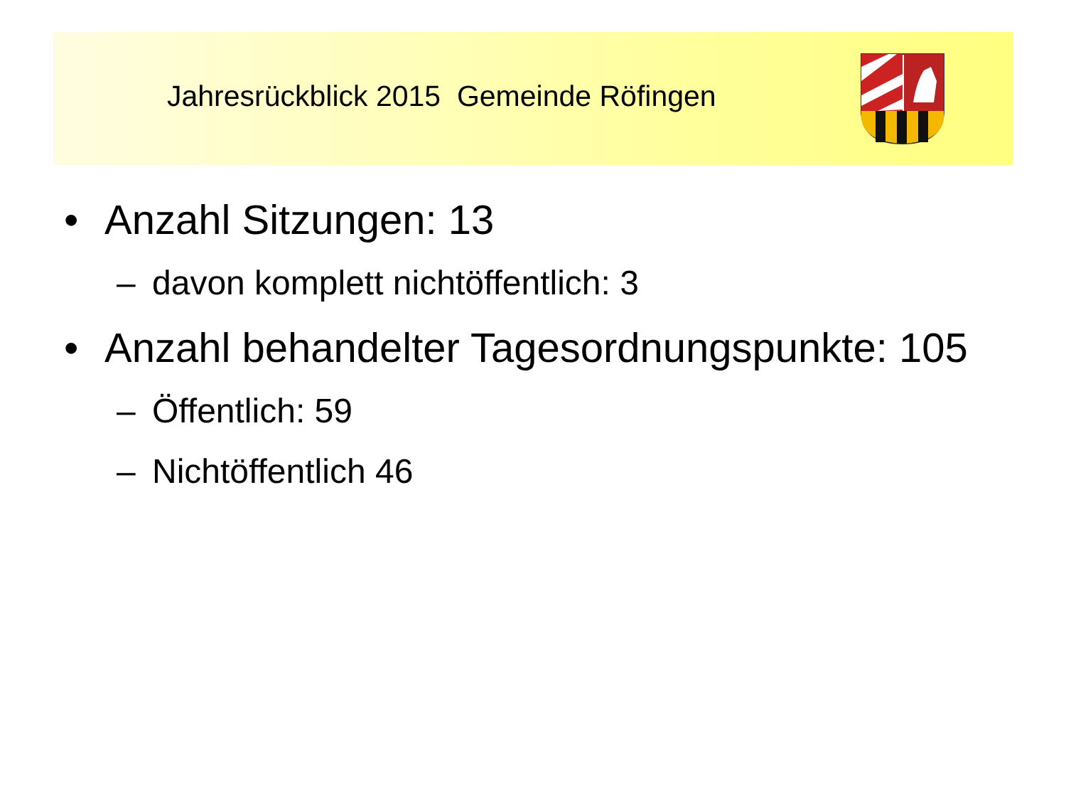Jahresrückblick 2015 Gemeinde Röfingen
• Anzahl Sitzungen: 13
– davon komplett nichtöffentlich: 3
• Anzahl behandelter Tagesordnungspunkte: 105
– Öffentlich: 59
– Nichtöffentlich 46